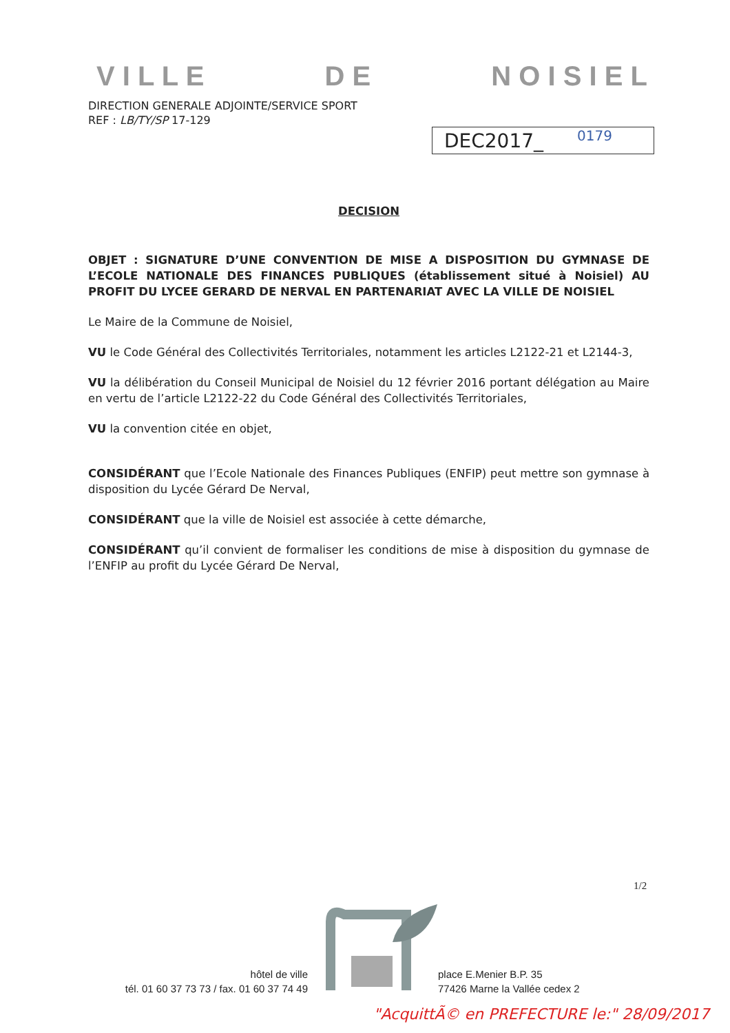V I L L E D E N O I S I E L
DIRECTION GENERALE ADJOINTE/SERVICE SPORT
REF : LB/TY/SP 17-129
DEC2017_ 0179
DECISION
OBJET : SIGNATURE D’UNE CONVENTION DE MISE A DISPOSITION DU GYMNASE DE L’ECOLE NATIONALE DES FINANCES PUBLIQUES (établissement situé à Noisiel) AU PROFIT DU LYCEE GERARD DE NERVAL EN PARTENARIAT AVEC LA VILLE DE NOISIEL
Le Maire de la Commune de Noisiel,
VU le Code Général des Collectivités Territoriales, notamment les articles L2122-21 et L2144-3,
VU la délibération du Conseil Municipal de Noisiel du 12 février 2016 portant délégation au Maire en vertu de l’article L2122-22 du Code Général des Collectivités Territoriales,
VU la convention citée en objet,
CONSIDÉRANT que l’Ecole Nationale des Finances Publiques (ENFIP) peut mettre son gymnase à disposition du Lycée Gérard De Nerval,
CONSIDÉRANT que la ville de Noisiel est associée à cette démarche,
CONSIDÉRANT qu’il convient de formaliser les conditions de mise à disposition du gymnase de l’ENFIP au profit du Lycée Gérard De Nerval,
1/2
hôtel de ville
tél. 01 60 37 73 73 / fax. 01 60 37 74 49
place E.Menier B.P. 35
77426 Marne la Vallée cedex 2
"AcquittÃ© en PREFECTURE le:" 28/09/2017